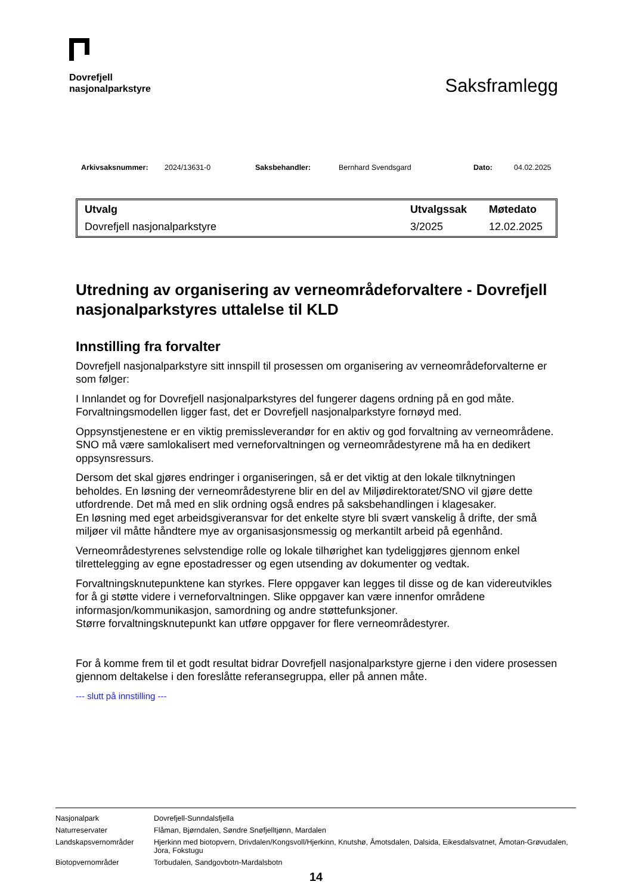Dovrefjell
nasjonalparkstyre
Saksframlegg
Arkivsaksnummer: 2024/13631-0 Saksbehandler: Bernhard Svendsgard Dato: 04.02.2025
| Utvalg | Utvalgssak | Møtedato |
| --- | --- | --- |
| Dovrefjell nasjonalparkstyre | 3/2025 | 12.02.2025 |
Utredning av organisering av verneområdeforvaltere - Dovrefjell nasjonalparkstyres uttalelse til KLD
Innstilling fra forvalter
Dovrefjell nasjonalparkstyre sitt innspill til prosessen om organisering av verneområdeforvalterne er som følger:
I Innlandet og for Dovrefjell nasjonalparkstyres del fungerer dagens ordning på en god måte. Forvaltningsmodellen ligger fast, det er Dovrefjell nasjonalparkstyre fornøyd med.
Oppsynstjenestene er en viktig premissleverandør for en aktiv og god forvaltning av verneområdene. SNO må være samlokalisert med verneforvaltningen og verneområdestyrene må ha en dedikert oppsynsressurs.
Dersom det skal gjøres endringer i organiseringen, så er det viktig at den lokale tilknytningen beholdes. En løsning der verneområdestyrene blir en del av Miljødirektoratet/SNO vil gjøre dette utfordrende. Det må med en slik ordning også endres på saksbehandlingen i klagesaker.
En løsning med eget arbeidsgiveransvar for det enkelte styre bli svært vanskelig å drifte, der små miljøer vil måtte håndtere mye av organisasjonsmessig og merkantilt arbeid på egenhånd.
Verneområdestyrenes selvstendige rolle og lokale tilhørighet kan tydeliggjøres gjennom enkel tilrettelegging av egne epostadresser og egen utsending av dokumenter og vedtak.
Forvaltningsknutepunktene kan styrkes. Flere oppgaver kan legges til disse og de kan videreutvikles for å gi støtte videre i verneforvaltningen. Slike oppgaver kan være innenfor områdene informasjon/kommunikasjon, samordning og andre støttefunksjoner.
Større forvaltningsknutepunkt kan utføre oppgaver for flere verneområdestyrer.
For å komme frem til et godt resultat bidrar Dovrefjell nasjonalparkstyre gjerne i den videre prosessen gjennom deltakelse i den foreslåtte referansegruppa, eller på annen måte.
--- slutt på innstilling ---
Nasjonalpark Dovrefjell-Sunndalsfjella
Naturreservater Flåman, Bjørndalen, Søndre Snøfjelltjønn, Mardalen
Landskapsvernområder Hjerkinn med biotopvern, Drivdalen/Kongsvoll/Hjerkinn, Knutshø, Åmotsdalen, Dalsida, Eikesdalsvatnet, Åmotan-Grøvudalen, Jora, Fokstugu
Biotopvernområder Torbudalen, Sandgovbotn-Mardalsbotn
14